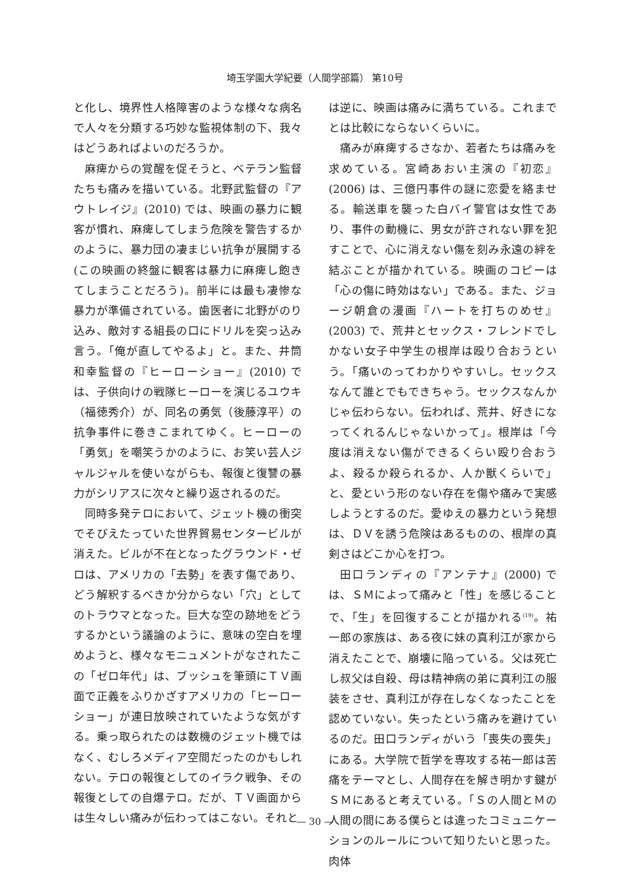埼玉学園大学紀要（人間学部篇） 第10号
と化し、境界性人格障害のような様々な病名で人々を分類する巧妙な監視体制の下、我々はどうあればよいのだろうか。
麻痺からの覚醒を促そうと、ベテラン監督たちも痛みを描いている。北野武監督の『アウトレイジ』(2010) では、映画の暴力に観客が慣れ、麻痺してしまう危険を警告するかのように、暴力団の凄まじい抗争が展開する (この映画の終盤に観客は暴力に麻痺し飽きてしまうことだろう)。前半には最も凄惨な暴力が準備されている。歯医者に北野がのり込み、敵対する組長の口にドリルを突っ込み言う。「俺が直してやるよ」と。また、井筒和幸監督の『ヒーローショー』(2010) では、子供向けの戦隊ヒーローを演じるユウキ（福徳秀介）が、同名の勇気（後藤淳平）の抗争事件に巻きこまれてゆく。ヒーローの「勇気」を嘲笑うかのように、お笑い芸人ジャルジャルを使いながらも、報復と復讐の暴力がシリアスに次々と繰り返されるのだ。
同時多発テロにおいて、ジェット機の衝突でそびえたっていた世界貿易センタービルが消えた。ビルが不在となったグラウンド・ゼロは、アメリカの「去勢」を表す傷であり、どう解釈するべきか分からない「穴」としてのトラウマとなった。巨大な空の跡地をどうするかという議論のように、意味の空白を埋めようと、様々なモニュメントがなされたこの「ゼロ年代」は、ブッシュを筆頭にＴＶ画面で正義をふりかざすアメリカの「ヒーローショー」が連日放映されていたような気がする。乗っ取られたのは数機のジェット機ではなく、むしろメディア空間だったのかもしれない。テロの報復としてのイラク戦争、その報復としての自爆テロ。だが、ＴＶ画面からは生々しい痛みが伝わってはこない。それと
は逆に、映画は痛みに満ちている。これまでとは比較にならないくらいに。
痛みが麻痺するさなか、若者たちは痛みを求めている。宮崎あおい主演の『初恋』(2006) は、三億円事件の謎に恋愛を絡ませる。輸送車を襲った白バイ警官は女性であり、事件の動機に、男女が許されない罪を犯すことで、心に消えない傷を刻み永遠の絆を結ぶことが描かれている。映画のコピーは「心の傷に時効はない」である。また、ジョージ朝倉の漫画『ハートを打ちのめせ』(2003) で、荒井とセックス・フレンドでしかない女子中学生の根岸は殴り合おうという。「痛いのってわかりやすいし。セックスなんて誰とでもできちゃう。セックスなんかじゃ伝わらない。伝われば、荒井、好きになってくれるんじゃないかって」。根岸は「今度は消えない傷ができるくらい殴り合おうよ、殺るか殺られるか、人か獣くらいで」と、愛という形のない存在を傷や痛みで実感しようとするのだ。愛ゆえの暴力という発想は、ＤＶを誘う危険はあるものの、根岸の真剣さはどこか心を打つ。
田口ランディの『アンテナ』(2000) では、ＳＭによって痛みと「性」を感じることで、「生」を回復することが描かれる<sup>(19)</sup>。祐一郎の家族は、ある夜に妹の真利江が家から消えたことで、崩壊に陥っている。父は死亡し叔父は自殺、母は精神病の弟に真利江の服装をさせ、真利江が存在しなくなったことを認めていない。失ったという痛みを避けているのだ。田口ランディがいう「喪失の喪失」にある。大学院で哲学を専攻する祐一郎は苦痛をテーマとし、人間存在を解き明かす鍵がＳＭにあると考えている。「Ｓの人間とＭの人間の間にある僕らとは違ったコミュニケーションのルールについて知りたいと思った。肉体
— 30 —